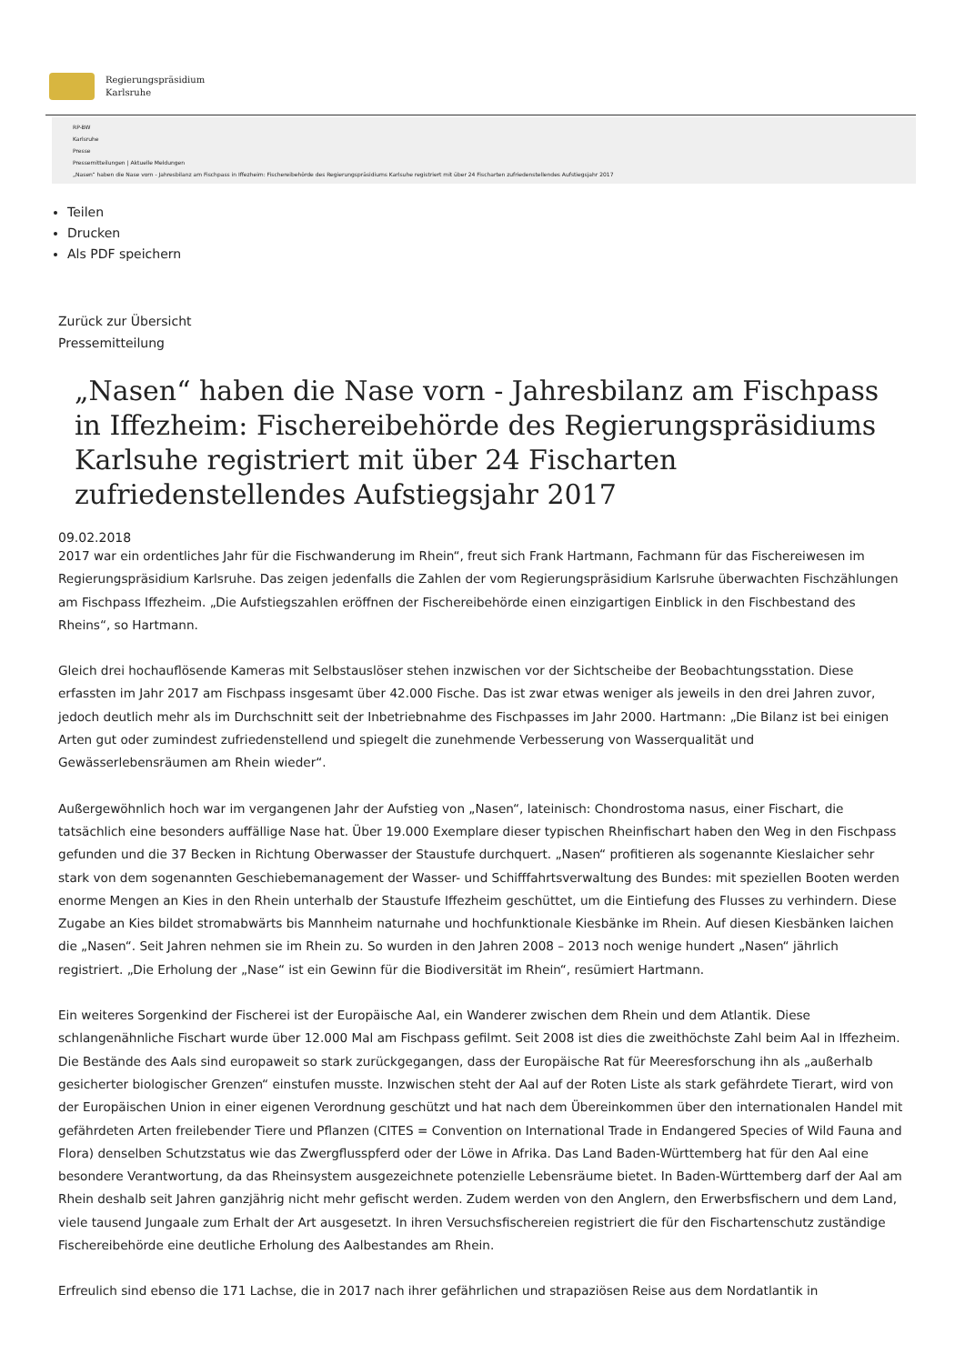Regierungspräsidium
Karlsruhe
RP-BW
Karlsruhe
Presse
Pressemitteilungen | Aktuelle Meldungen
„Nasen“ haben die Nase vorn - Jahresbilanz am Fischpass in Iffezheim: Fischereibehörde des Regierungspräsidiums Karlsuhe registriert mit über 24 Fischarten zufriedenstellendes Aufstiegsjahr 2017
Teilen
Drucken
Als PDF speichern
Zurück zur Übersicht
Pressemitteilung
„Nasen“ haben die Nase vorn - Jahresbilanz am Fischpass in Iffezheim: Fischereibehörde des Regierungspräsidiums Karlsuhe registriert mit über 24 Fischarten zufriedenstellendes Aufstiegsjahr 2017
09.02.2018
2017 war ein ordentliches Jahr für die Fischwanderung im Rhein“, freut sich Frank Hartmann, Fachmann für das Fischereiwesen im Regierungspräsidium Karlsruhe. Das zeigen jedenfalls die Zahlen der vom Regierungspräsidium Karlsruhe überwachten Fischzählungen am Fischpass Iffezheim. „Die Aufstiegszahlen eröffnen der Fischereibehörde einen einzigartigen Einblick in den Fischbestand des Rheins“, so Hartmann.
Gleich drei hochauflösende Kameras mit Selbstauslöser stehen inzwischen vor der Sichtscheibe der Beobachtungsstation. Diese erfassten im Jahr 2017 am Fischpass insgesamt über 42.000 Fische. Das ist zwar etwas weniger als jeweils in den drei Jahren zuvor, jedoch deutlich mehr als im Durchschnitt seit der Inbetriebnahme des Fischpasses im Jahr 2000. Hartmann: „Die Bilanz ist bei einigen Arten gut oder zumindest zufriedenstellend und spiegelt die zunehmende Verbesserung von Wasserqualität und Gewässerlebensräumen am Rhein wieder“.
Außergewöhnlich hoch war im vergangenen Jahr der Aufstieg von „Nasen“, lateinisch: Chondrostoma nasus, einer Fischart, die tatsächlich eine besonders auffällige Nase hat. Über 19.000 Exemplare dieser typischen Rheinfischart haben den Weg in den Fischpass gefunden und die 37 Becken in Richtung Oberwasser der Staustufe durchquert. „Nasen“ profitieren als sogenannte Kieslaicher sehr stark von dem sogenannten Geschiebemanagement der Wasser- und Schifffahrtsverwaltung des Bundes: mit speziellen Booten werden enorme Mengen an Kies in den Rhein unterhalb der Staustufe Iffezheim geschüttet, um die Eintiefung des Flusses zu verhindern. Diese Zugabe an Kies bildet stromabwärts bis Mannheim naturnahe und hochfunktionale Kiesbänke im Rhein. Auf diesen Kiesbänken laichen die „Nasen“. Seit Jahren nehmen sie im Rhein zu. So wurden in den Jahren 2008 – 2013 noch wenige hundert „Nasen“ jährlich registriert. „Die Erholung der „Nase“ ist ein Gewinn für die Biodiversität im Rhein“, resümiert Hartmann.
Ein weiteres Sorgenkind der Fischerei ist der Europäische Aal, ein Wanderer zwischen dem Rhein und dem Atlantik. Diese schlangenähnliche Fischart wurde über 12.000 Mal am Fischpass gefilmt. Seit 2008 ist dies die zweithöchste Zahl beim Aal in Iffezheim. Die Bestände des Aals sind europaweit so stark zurückgegangen, dass der Europäische Rat für Meeresforschung ihn als „außerhalb gesicherter biologischer Grenzen“ einstufen musste. Inzwischen steht der Aal auf der Roten Liste als stark gefährdete Tierart, wird von der Europäischen Union in einer eigenen Verordnung geschützt und hat nach dem Übereinkommen über den internationalen Handel mit gefährdeten Arten freilebender Tiere und Pflanzen (CITES = Convention on International Trade in Endangered Species of Wild Fauna and Flora) denselben Schutzstatus wie das Zwergflusspferd oder der Löwe in Afrika. Das Land Baden-Württemberg hat für den Aal eine besondere Verantwortung, da das Rheinsystem ausgezeichnete potenzielle Lebensräume bietet. In Baden-Württemberg darf der Aal am Rhein deshalb seit Jahren ganzjährig nicht mehr gefischt werden. Zudem werden von den Anglern, den Erwerbsfischern und dem Land, viele tausend Jungaale zum Erhalt der Art ausgesetzt. In ihren Versuchsfischereien registriert die für den Fischartenschutz zuständige Fischereibehörde eine deutliche Erholung des Aalbestandes am Rhein.
Erfreulich sind ebenso die 171 Lachse, die in 2017 nach ihrer gefährlichen und strapaziösen Reise aus dem Nordatlantik in